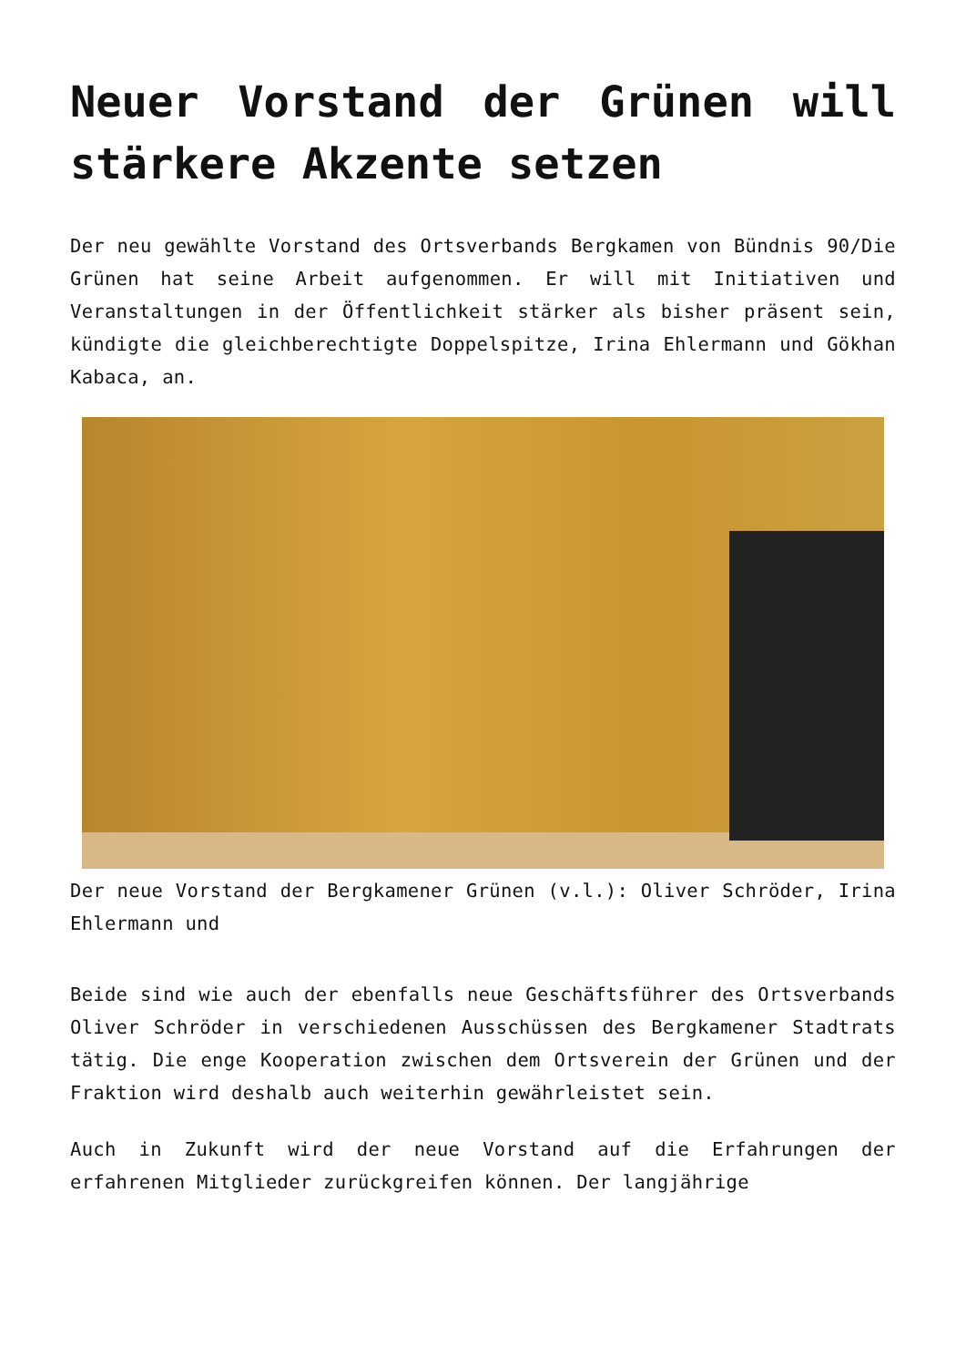Neuer Vorstand der Grünen will stärkere Akzente setzen
Der neu gewählte Vorstand des Ortsverbands Bergkamen von Bündnis 90/Die Grünen hat seine Arbeit aufgenommen. Er will mit Initiativen und Veranstaltungen in der Öffentlichkeit stärker als bisher präsent sein, kündigte die gleichberechtigte Doppelspitze, Irina Ehlermann und Gökhan Kabaca, an.
Der neue Vorstand der Bergkamener Grünen (v.l.): Oliver Schröder, Irina Ehlermann und
Beide sind wie auch der ebenfalls neue Geschäftsführer des Ortsverbands Oliver Schröder in verschiedenen Ausschüssen des Bergkamener Stadtrats tätig. Die enge Kooperation zwischen dem Ortsverein der Grünen und der Fraktion wird deshalb auch weiterhin gewährleistet sein.
Auch in Zukunft wird der neue Vorstand auf die Erfahrungen der erfahrenen Mitglieder zurückgreifen können. Der langjährige